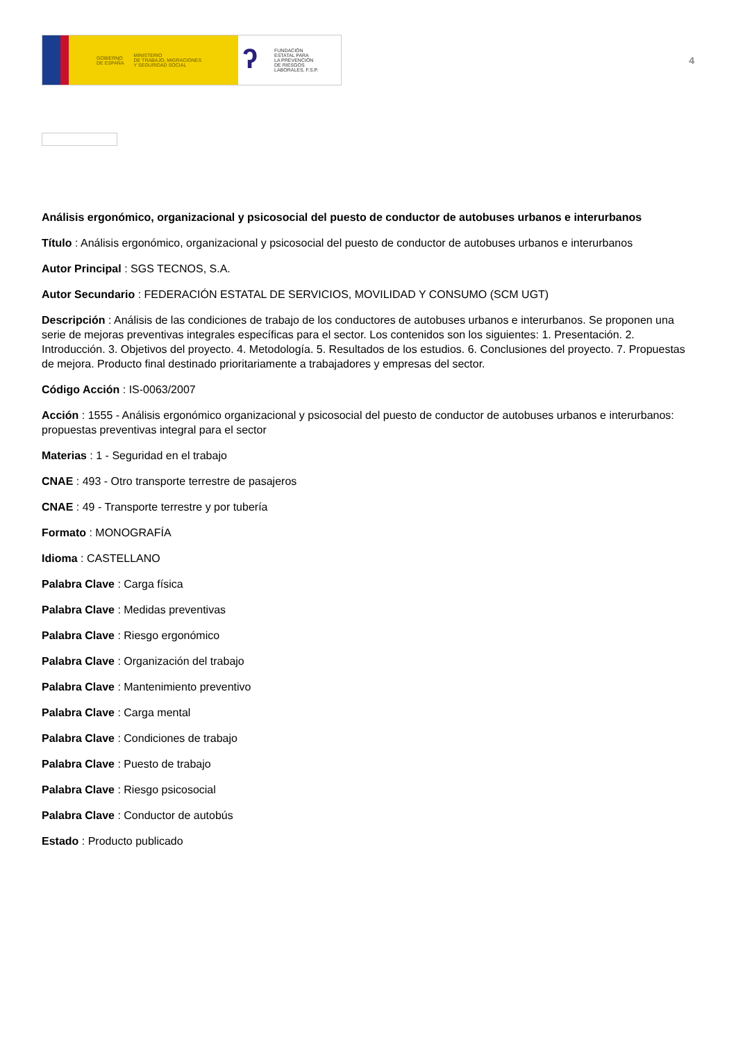GOBIERNO
DE ESPAÑA
MINISTERIO
DE TRABAJO, MIGRACIONES
Y SEGURIDAD SOCIAL
ʔ
FUNDACIÓN
ESTATAL PARA
LA PREVENCIÓN
DE RIESGOS
LABORALES, F.S.P.
4
Análisis ergonómico, organizacional y psicosocial del puesto de conductor de autobuses urbanos e interurbanos
Título : Análisis ergonómico, organizacional y psicosocial del puesto de conductor de autobuses urbanos e interurbanos
Autor Principal : SGS TECNOS, S.A.
Autor Secundario : FEDERACIÓN ESTATAL DE SERVICIOS, MOVILIDAD Y CONSUMO (SCM UGT)
Descripción : Análisis de las condiciones de trabajo de los conductores de autobuses urbanos e interurbanos. Se proponen una serie de mejoras preventivas integrales específicas para el sector. Los contenidos son los siguientes: 1. Presentación. 2. Introducción. 3. Objetivos del proyecto. 4. Metodología. 5. Resultados de los estudios. 6. Conclusiones del proyecto. 7. Propuestas de mejora. Producto final destinado prioritariamente a trabajadores y empresas del sector.
Código Acción : IS-0063/2007
Acción : 1555 - Análisis ergonómico organizacional y psicosocial del puesto de conductor de autobuses urbanos e interurbanos: propuestas preventivas integral para el sector
Materias : 1 - Seguridad en el trabajo
CNAE : 493 - Otro transporte terrestre de pasajeros
CNAE : 49 - Transporte terrestre y por tubería
Formato : MONOGRAFÍA
Idioma : CASTELLANO
Palabra Clave : Carga física
Palabra Clave : Medidas preventivas
Palabra Clave : Riesgo ergonómico
Palabra Clave : Organización del trabajo
Palabra Clave : Mantenimiento preventivo
Palabra Clave : Carga mental
Palabra Clave : Condiciones de trabajo
Palabra Clave : Puesto de trabajo
Palabra Clave : Riesgo psicosocial
Palabra Clave : Conductor de autobús
Estado : Producto publicado